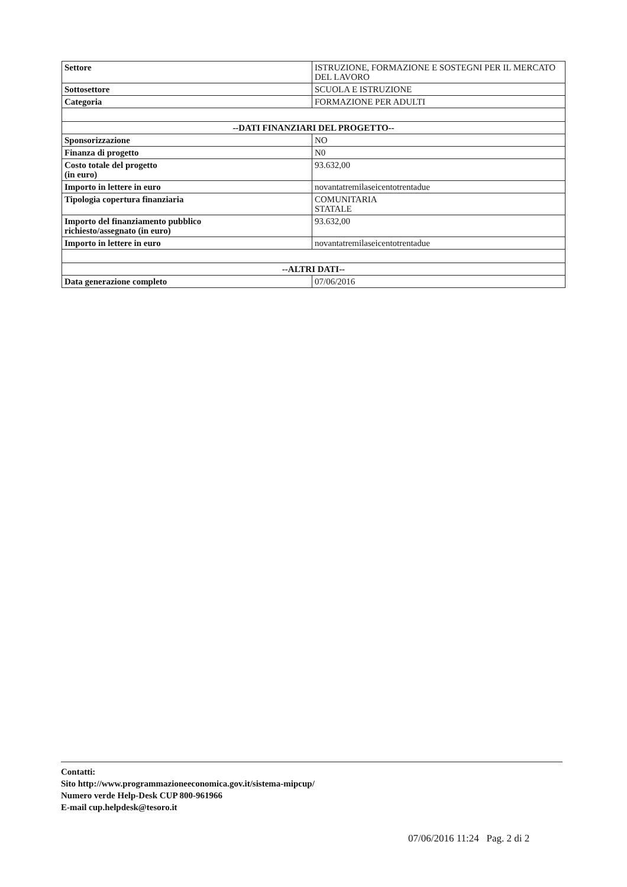| Settore | ISTRUZIONE, FORMAZIONE E SOSTEGNI PER IL MERCATO DEL LAVORO |
| Sottosettore | SCUOLA E ISTRUZIONE |
| Categoria | FORMAZIONE PER ADULTI |
| --DATI FINANZIARI DEL PROGETTO-- | |
| Sponsorizzazione | NO |
| Finanza di progetto | N0 |
| Costo totale del progetto (in euro) | 93.632,00 |
| Importo in lettere in euro | novantatremilaseicentotrentadue |
| Tipologia copertura finanziaria | COMUNITARIA STATALE |
| Importo del finanziamento pubblico richiesto/assegnato (in euro) | 93.632,00 |
| Importo in lettere in euro | novantatremilaseicentotrentadue |
| --ALTRI DATI-- | |
| Data generazione completo | 07/06/2016 |
Contatti:
Sito http://www.programmazioneeconomica.gov.it/sistema-mipcup/
Numero verde Help-Desk CUP 800-961966
E-mail cup.helpdesk@tesoro.it
07/06/2016 11:24 Pag. 2 di 2